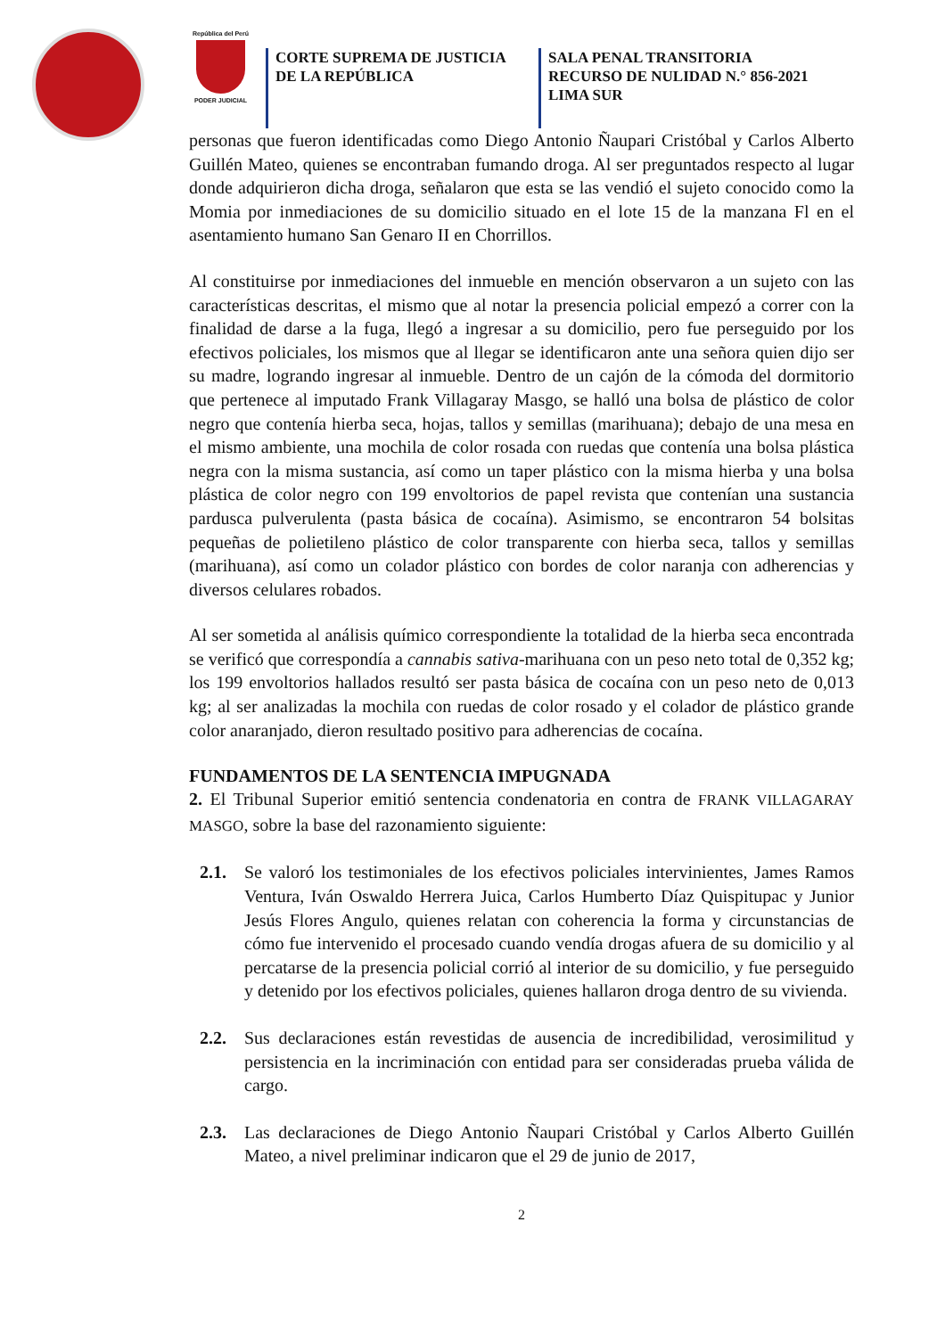República del Perú
PODER JUDICIAL
CORTE SUPREMA DE JUSTICIA
DE LA REPÚBLICA
SALA PENAL TRANSITORIA
RECURSO DE NULIDAD N.° 856-2021
LIMA SUR
personas que fueron identificadas como Diego Antonio Ñaupari Cristóbal y Carlos Alberto Guillén Mateo, quienes se encontraban fumando droga. Al ser preguntados respecto al lugar donde adquirieron dicha droga, señalaron que esta se las vendió el sujeto conocido como la Momia por inmediaciones de su domicilio situado en el lote 15 de la manzana Fl en el asentamiento humano San Genaro II en Chorrillos.
Al constituirse por inmediaciones del inmueble en mención observaron a un sujeto con las características descritas, el mismo que al notar la presencia policial empezó a correr con la finalidad de darse a la fuga, llegó a ingresar a su domicilio, pero fue perseguido por los efectivos policiales, los mismos que al llegar se identificaron ante una señora quien dijo ser su madre, logrando ingresar al inmueble. Dentro de un cajón de la cómoda del dormitorio que pertenece al imputado Frank Villagaray Masgo, se halló una bolsa de plástico de color negro que contenía hierba seca, hojas, tallos y semillas (marihuana); debajo de una mesa en el mismo ambiente, una mochila de color rosada con ruedas que contenía una bolsa plástica negra con la misma sustancia, así como un taper plástico con la misma hierba y una bolsa plástica de color negro con 199 envoltorios de papel revista que contenían una sustancia pardusca pulverulenta (pasta básica de cocaína). Asimismo, se encontraron 54 bolsitas pequeñas de polietileno plástico de color transparente con hierba seca, tallos y semillas (marihuana), así como un colador plástico con bordes de color naranja con adherencias y diversos celulares robados.
Al ser sometida al análisis químico correspondiente la totalidad de la hierba seca encontrada se verificó que correspondía a cannabis sativa-marihuana con un peso neto total de 0,352 kg; los 199 envoltorios hallados resultó ser pasta básica de cocaína con un peso neto de 0,013 kg; al ser analizadas la mochila con ruedas de color rosado y el colador de plástico grande color anaranjado, dieron resultado positivo para adherencias de cocaína.
FUNDAMENTOS DE LA SENTENCIA IMPUGNADA
2. El Tribunal Superior emitió sentencia condenatoria en contra de FRANK VILLAGARAY MASGO, sobre la base del razonamiento siguiente:
2.1. Se valoró los testimoniales de los efectivos policiales intervinientes, James Ramos Ventura, Iván Oswaldo Herrera Juica, Carlos Humberto Díaz Quispitupac y Junior Jesús Flores Angulo, quienes relatan con coherencia la forma y circunstancias de cómo fue intervenido el procesado cuando vendía drogas afuera de su domicilio y al percatarse de la presencia policial corrió al interior de su domicilio, y fue perseguido y detenido por los efectivos policiales, quienes hallaron droga dentro de su vivienda.
2.2. Sus declaraciones están revestidas de ausencia de incredibilidad, verosimilitud y persistencia en la incriminación con entidad para ser consideradas prueba válida de cargo.
2.3. Las declaraciones de Diego Antonio Ñaupari Cristóbal y Carlos Alberto Guillén Mateo, a nivel preliminar indicaron que el 29 de junio de 2017,
2